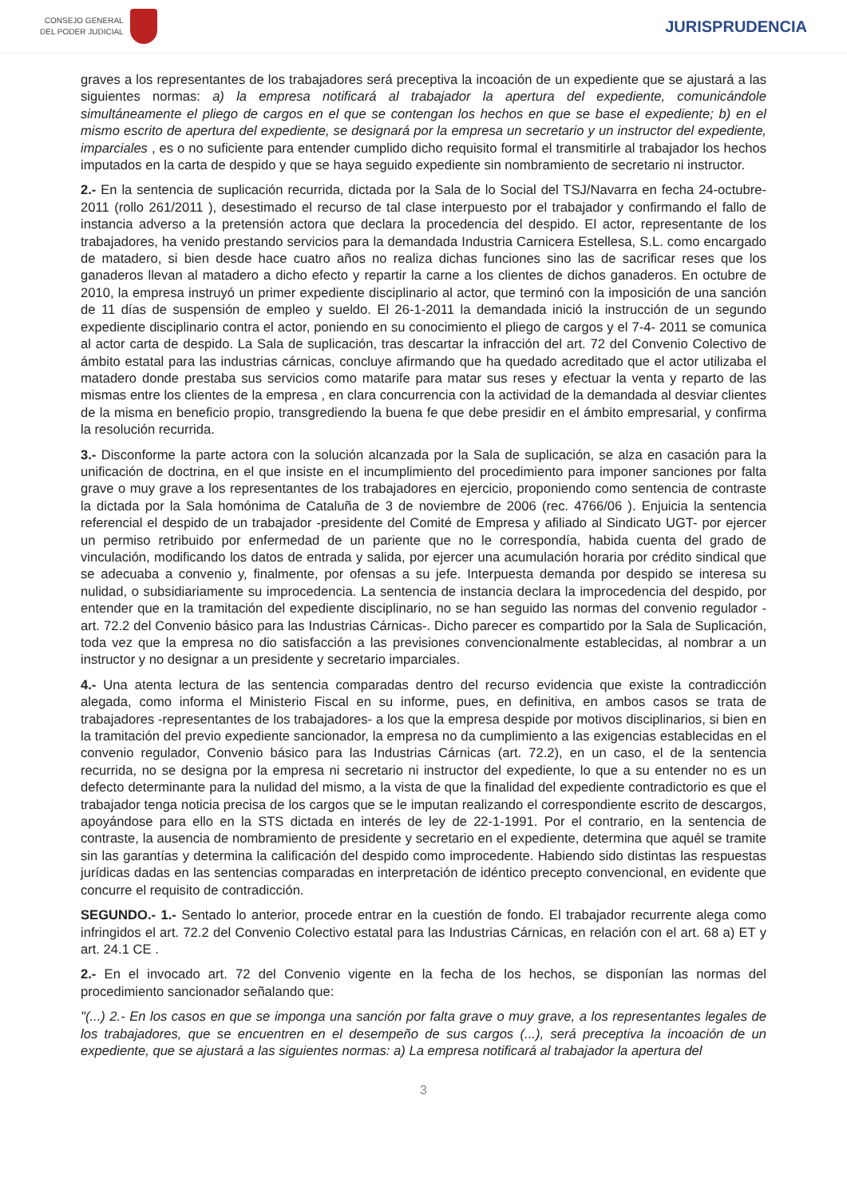CONSEJO GENERAL
DEL PODER JUDICIAL
JURISPRUDENCIA
graves a los representantes de los trabajadores será preceptiva la incoación de un expediente que se ajustará a las siguientes normas: a) la empresa notificará al trabajador la apertura del expediente, comunicándole simultáneamente el pliego de cargos en el que se contengan los hechos en que se base el expediente; b) en el mismo escrito de apertura del expediente, se designará por la empresa un secretario y un instructor del expediente, imparciales , es o no suficiente para entender cumplido dicho requisito formal el transmitirle al trabajador los hechos imputados en la carta de despido y que se haya seguido expediente sin nombramiento de secretario ni instructor.
2.- En la sentencia de suplicación recurrida, dictada por la Sala de lo Social del TSJ/Navarra en fecha 24-octubre-2011 (rollo 261/2011 ), desestimado el recurso de tal clase interpuesto por el trabajador y confirmando el fallo de instancia adverso a la pretensión actora que declara la procedencia del despido. El actor, representante de los trabajadores, ha venido prestando servicios para la demandada Industria Carnicera Estellesa, S.L. como encargado de matadero, si bien desde hace cuatro años no realiza dichas funciones sino las de sacrificar reses que los ganaderos llevan al matadero a dicho efecto y repartir la carne a los clientes de dichos ganaderos. En octubre de 2010, la empresa instruyó un primer expediente disciplinario al actor, que terminó con la imposición de una sanción de 11 días de suspensión de empleo y sueldo. El 26-1-2011 la demandada inició la instrucción de un segundo expediente disciplinario contra el actor, poniendo en su conocimiento el pliego de cargos y el 7-4- 2011 se comunica al actor carta de despido. La Sala de suplicación, tras descartar la infracción del art. 72 del Convenio Colectivo de ámbito estatal para las industrias cárnicas, concluye afirmando que ha quedado acreditado que el actor utilizaba el matadero donde prestaba sus servicios como matarife para matar sus reses y efectuar la venta y reparto de las mismas entre los clientes de la empresa , en clara concurrencia con la actividad de la demandada al desviar clientes de la misma en beneficio propio, transgrediendo la buena fe que debe presidir en el ámbito empresarial, y confirma la resolución recurrida.
3.- Disconforme la parte actora con la solución alcanzada por la Sala de suplicación, se alza en casación para la unificación de doctrina, en el que insiste en el incumplimiento del procedimiento para imponer sanciones por falta grave o muy grave a los representantes de los trabajadores en ejercicio, proponiendo como sentencia de contraste la dictada por la Sala homónima de Cataluña de 3 de noviembre de 2006 (rec. 4766/06 ). Enjuicia la sentencia referencial el despido de un trabajador -presidente del Comité de Empresa y afiliado al Sindicato UGT- por ejercer un permiso retribuido por enfermedad de un pariente que no le correspondía, habida cuenta del grado de vinculación, modificando los datos de entrada y salida, por ejercer una acumulación horaria por crédito sindical que se adecuaba a convenio y, finalmente, por ofensas a su jefe. Interpuesta demanda por despido se interesa su nulidad, o subsidiariamente su improcedencia. La sentencia de instancia declara la improcedencia del despido, por entender que en la tramitación del expediente disciplinario, no se han seguido las normas del convenio regulador -art. 72.2 del Convenio básico para las Industrias Cárnicas-. Dicho parecer es compartido por la Sala de Suplicación, toda vez que la empresa no dio satisfacción a las previsiones convencionalmente establecidas, al nombrar a un instructor y no designar a un presidente y secretario imparciales.
4.- Una atenta lectura de las sentencia comparadas dentro del recurso evidencia que existe la contradicción alegada, como informa el Ministerio Fiscal en su informe, pues, en definitiva, en ambos casos se trata de trabajadores -representantes de los trabajadores- a los que la empresa despide por motivos disciplinarios, si bien en la tramitación del previo expediente sancionador, la empresa no da cumplimiento a las exigencias establecidas en el convenio regulador, Convenio básico para las Industrias Cárnicas (art. 72.2), en un caso, el de la sentencia recurrida, no se designa por la empresa ni secretario ni instructor del expediente, lo que a su entender no es un defecto determinante para la nulidad del mismo, a la vista de que la finalidad del expediente contradictorio es que el trabajador tenga noticia precisa de los cargos que se le imputan realizando el correspondiente escrito de descargos, apoyándose para ello en la STS dictada en interés de ley de 22-1-1991. Por el contrario, en la sentencia de contraste, la ausencia de nombramiento de presidente y secretario en el expediente, determina que aquél se tramite sin las garantías y determina la calificación del despido como improcedente. Habiendo sido distintas las respuestas jurídicas dadas en las sentencias comparadas en interpretación de idéntico precepto convencional, en evidente que concurre el requisito de contradicción.
SEGUNDO.- 1.- Sentado lo anterior, procede entrar en la cuestión de fondo. El trabajador recurrente alega como infringidos el art. 72.2 del Convenio Colectivo estatal para las Industrias Cárnicas, en relación con el art. 68 a) ET y art. 24.1 CE .
2.- En el invocado art. 72 del Convenio vigente en la fecha de los hechos, se disponían las normas del procedimiento sancionador señalando que:
"(...) 2.- En los casos en que se imponga una sanción por falta grave o muy grave, a los representantes legales de los trabajadores, que se encuentren en el desempeño de sus cargos (...), será preceptiva la incoación de un expediente, que se ajustará a las siguientes normas: a) La empresa notificará al trabajador la apertura del
3